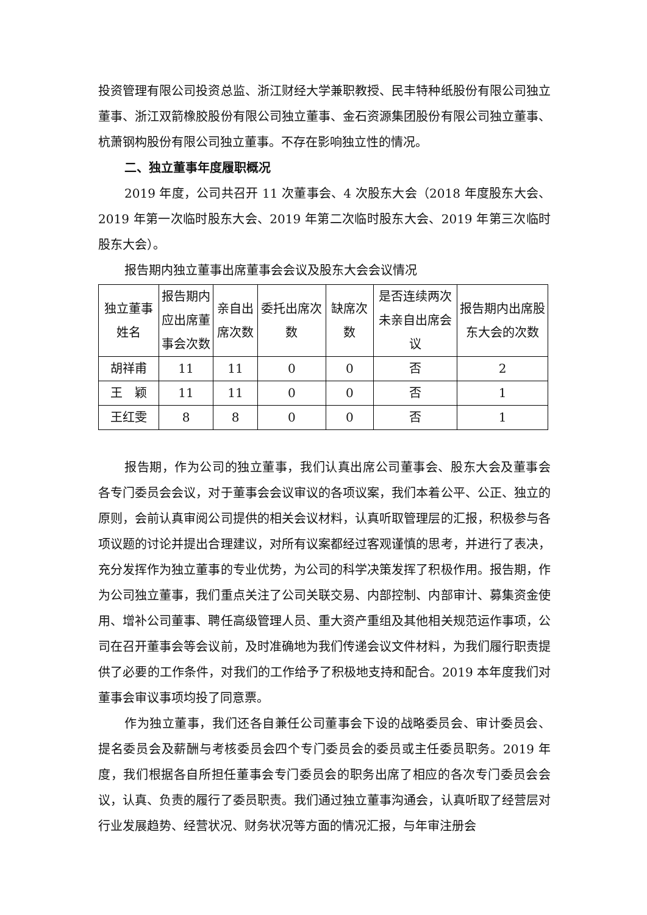投资管理有限公司投资总监、浙江财经大学兼职教授、民丰特种纸股份有限公司独立董事、浙江双箭橡胶股份有限公司独立董事、金石资源集团股份有限公司独立董事、杭萧钢构股份有限公司独立董事。不存在影响独立性的情况。
二、独立董事年度履职概况
2019 年度，公司共召开 11 次董事会、4 次股东大会（2018 年度股东大会、2019 年第一次临时股东大会、2019 年第二次临时股东大会、2019 年第三次临时股东大会）。
报告期内独立董事出席董事会会议及股东大会会议情况
| 独立董事姓名 | 报告期内应出席董事会次数 | 亲自出席次数 | 委托出席次数 | 缺席次数 | 是否连续两次未亲自出席会议 | 报告期内出席股东大会的次数 |
| --- | --- | --- | --- | --- | --- | --- |
| 胡祥甫 | 11 | 11 | 0 | 0 | 否 | 2 |
| 王 颖 | 11 | 11 | 0 | 0 | 否 | 1 |
| 王红雯 | 8 | 8 | 0 | 0 | 否 | 1 |
报告期，作为公司的独立董事，我们认真出席公司董事会、股东大会及董事会各专门委员会会议，对于董事会会议审议的各项议案，我们本着公平、公正、独立的原则，会前认真审阅公司提供的相关会议材料，认真听取管理层的汇报，积极参与各项议题的讨论并提出合理建议，对所有议案都经过客观谨慎的思考，并进行了表决，充分发挥作为独立董事的专业优势，为公司的科学决策发挥了积极作用。报告期，作为公司独立董事，我们重点关注了公司关联交易、内部控制、内部审计、募集资金使用、增补公司董事、聘任高级管理人员、重大资产重组及其他相关规范运作事项，公司在召开董事会等会议前，及时准确地为我们传递会议文件材料，为我们履行职责提供了必要的工作条件，对我们的工作给予了积极地支持和配合。2019 本年度我们对董事会审议事项均投了同意票。
作为独立董事，我们还各自兼任公司董事会下设的战略委员会、审计委员会、提名委员会及薪酬与考核委员会四个专门委员会的委员或主任委员职务。2019 年度，我们根据各自所担任董事会专门委员会的职务出席了相应的各次专门委员会会议，认真、负责的履行了委员职责。我们通过独立董事沟通会，认真听取了经营层对行业发展趋势、经营状况、财务状况等方面的情况汇报，与年审注册会